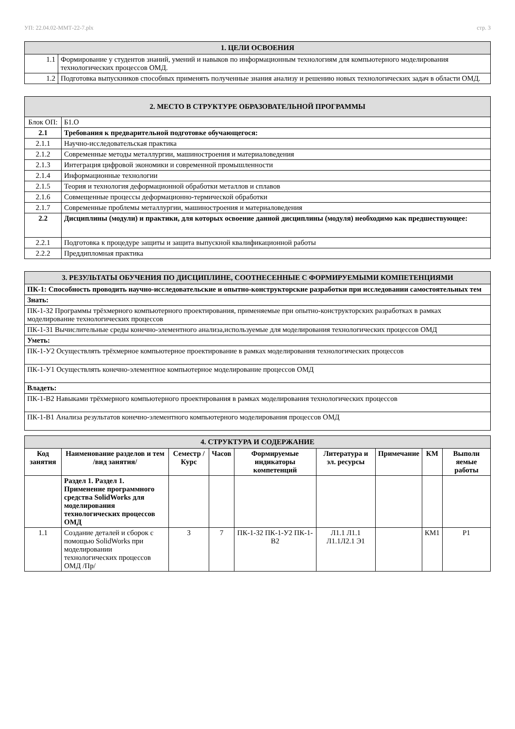УП: 22.04.02-ММТ-22-7.plx стр. 3
| 1. ЦЕЛИ ОСВОЕНИЯ | |
| 1.1 | Формирование у студентов знаний, умений и навыков по информационным технологиям для компьютерного моделирования технологических процессов ОМД. |
| 1.2 | Подготовка выпускников способных применять полученные знания анализу и решению новых технологических задач в области ОМД. |
| 2. МЕСТО В СТРУКТУРЕ ОБРАЗОВАТЕЛЬНОЙ ПРОГРАММЫ | | |
| Блок ОП: | | Б1.О |
| 2.1 | Требования к предварительной подготовке обучающегося: | |
| 2.1.1 | Научно-исследовательская практика | |
| 2.1.2 | Современные методы металлургии, машиностроения и материаловедения | |
| 2.1.3 | Интеграция цифровой экономики и современной промышленности | |
| 2.1.4 | Информационные технологии | |
| 2.1.5 | Теория и технология деформационной обработки металлов и сплавов | |
| 2.1.6 | Совмещенные процессы деформационно-термической обработки | |
| 2.1.7 | Современные проблемы металлургии, машиностроения и материаловедения | |
| 2.2 | Дисциплины (модули) и практики, для которых освоение данной дисциплины (модуля) необходимо как предшествующее: | |
| 2.2.1 | Подготовка к процедуре защиты и защита выпускной квалификационной работы | |
| 2.2.2 | Преддипломная практика | |
| 3. РЕЗУЛЬТАТЫ ОБУЧЕНИЯ ПО ДИСЦИПЛИНЕ, СООТНЕСЕННЫЕ С ФОРМИРУЕМЫМИ КОМПЕТЕНЦИЯМИ |
| ПК-1: Способность проводить научно-исследовательские и опытно-конструкторские разработки при исследовании самостоятельных тем |
| Знать: |
| ПК-1-З2 Программы трёхмерного компьютерного проектирования, применяемые при опытно-конструкторских разработках в рамках моделирование технологических процессов |
| ПК-1-З1 Вычислительные среды конечно-элементного анализа,используемые для моделирования технологических процессов ОМД |
| Уметь: |
| ПК-1-У2 Осуществлять трёхмерное компьютерное проектирование в рамках моделирования технологических процессов |
| ПК-1-У1 Осуществлять конечно-элементное компьютерное моделирование процессов ОМД |
| Владеть: |
| ПК-1-В2 Навыками трёхмерного компьютерного проектирования в рамках моделирования технологических процессов |
| ПК-1-В1 Анализа результатов конечно-элементного компьютерного моделирования процессов ОМД |
| 4. СТРУКТУРА И СОДЕРЖАНИЕ | | | | | | | | |
| Код занятия | Наименование разделов и тем /вид занятия/ | Семестр / Курс | Часов | Формируемые индикаторы компетенций | Литература и эл. ресурсы | Примечание | КМ | Выполн яемые работы |
| | Раздел 1. Раздел 1. Применение программного средства SolidWorks для моделирования технологических процессов ОМД | | | | | | | |
| 1.1 | Создание деталей и сборок с помощью SolidWorks при моделировании технологических процессов ОМД /Пр/ | 3 | 7 | ПК-1-З2 ПК-1-У2 ПК-1-В2 | Л1.1 Л1.1 Л1.1Л2.1 Э1 | | КМ1 | Р1 |